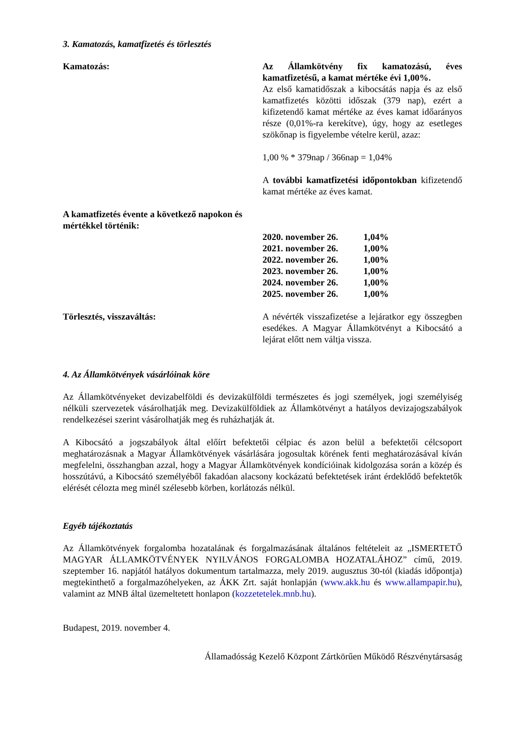3. Kamatozás, kamatfizetés és törlesztés
Kamatozás: Az Államkötvény fix kamatozású, éves kamatfizetésű, a kamat mértéke évi 1,00%.
Az első kamatidőszak a kibocsátás napja és az első kamatfizetés közötti időszak (379 nap), ezért a kifizetendő kamat mértéke az éves kamat időarányos része (0,01%-ra kerekítve), úgy, hogy az esetleges szökőnap is figyelembe vételre kerül, azaz:
1,00 % * 379nap / 366nap = 1,04%
A további kamatfizetési időpontokban kifizetendő kamat mértéke az éves kamat.
A kamatfizetés évente a következő napokon és mértékkel történik:
| 2020. november 26. | 1,04% |
| 2021. november 26. | 1,00% |
| 2022. november 26. | 1,00% |
| 2023. november 26. | 1,00% |
| 2024. november 26. | 1,00% |
| 2025. november 26. | 1,00% |
Törlesztés, visszaváltás: A névérték visszafizetése a lejáratkor egy összegben esedékes. A Magyar Államkötvényt a Kibocsátó a lejárat előtt nem váltja vissza.
4. Az Államkötvények vásárlóinak köre
Az Államkötvényeket devizabelföldi és devizakülföldi természetes és jogi személyek, jogi személyiség nélküli szervezetek vásárolhatják meg. Devizakülföldiek az Államkötvényt a hatályos devizajogszabályok rendelkezései szerint vásárolhatják meg és ruházhatják át.
A Kibocsátó a jogszabályok által előírt befektetői célpiac és azon belül a befektetői célcsoport meghatározásnak a Magyar Államkötvények vásárlására jogosultak körének fenti meghatározásával kíván megfelelni, összhangban azzal, hogy a Magyar Államkötvények kondícióinak kidolgozása során a közép és hosszútávú, a Kibocsátó személyéből fakadóan alacsony kockázatú befektetések iránt érdeklődő befektetők elérését célozta meg minél szélesebb körben, korlátozás nélkül.
Egyéb tájékoztatás
Az Államkötvények forgalomba hozatalának és forgalmazásának általános feltételeit az „ISMERTETŐ MAGYAR ÁLLAMKÖTVÉNYEK NYILVÁNOS FORGALOMBA HOZATALÁHOZ” című, 2019. szeptember 16. napjától hatályos dokumentum tartalmazza, mely 2019. augusztus 30-tól (kiadás időpontja) megtekinthető a forgalmazóhelyeken, az ÁKK Zrt. saját honlapján (www.akk.hu és www.allampapir.hu), valamint az MNB által üzemeltetett honlapon (kozzetetelek.mnb.hu).
Budapest, 2019. november 4.
Államadósság Kezelő Központ Zártkörűen Működő Részvénytársaság